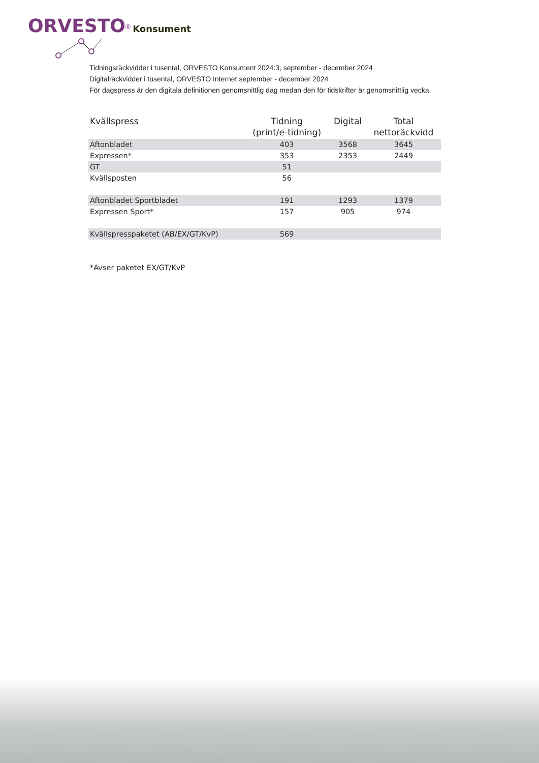ORVESTO<sup>®</sup> Konsument
Tidningsräckvidder i tusental, ORVESTO Konsument 2024:3, september - december 2024
Digitalräckvidder i tusental, ORVESTO Internet september - december 2024
För dagspress är den digitala definitionen genomsnittlig dag medan den för tidskrifter är genomsnittlig vecka.
| Kvällspress | Tidning (print/e-tidning) | Digital | Total nettoräckvidd |
| --- | --- | --- | --- |
| Aftonbladet | 403 | 3568 | 3645 |
| Expressen* | 353 | 2353 | 2449 |
| GT | 51 | | |
| Kvällsposten | 56 | | |
| Aftonbladet Sportbladet | 191 | 1293 | 1379 |
| Expressen Sport* | 157 | 905 | 974 |
| Kvällspresspaketet (AB/EX/GT/KvP) | 569 | | |
*Avser paketet EX/GT/KvP